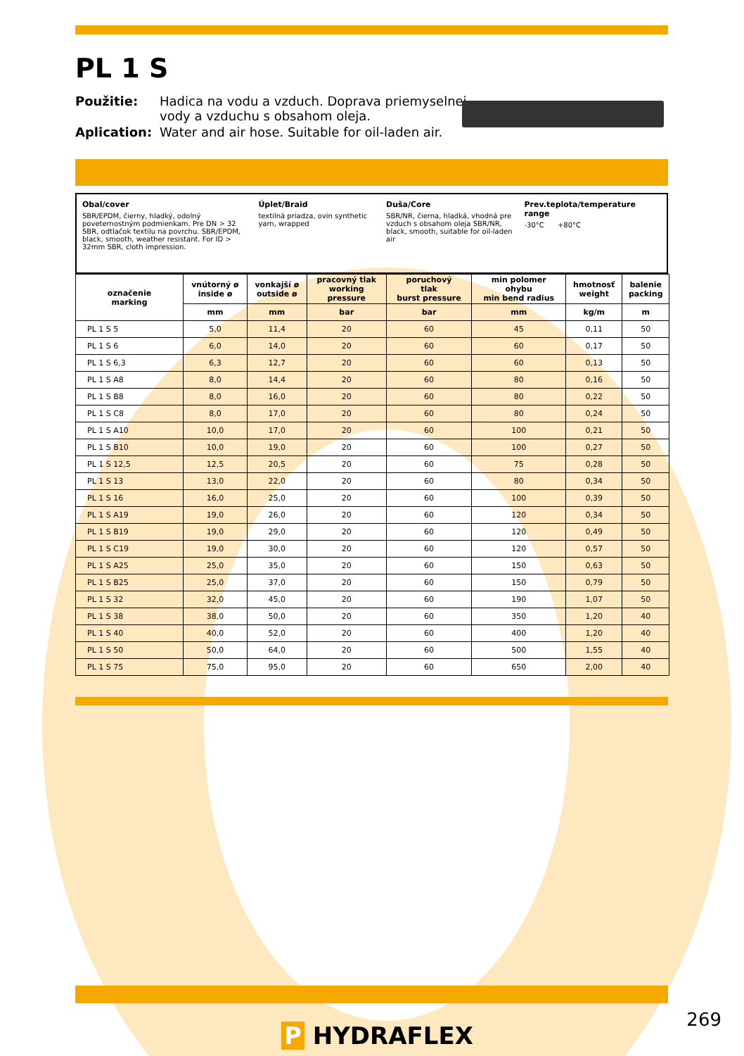PL 1 S
Použitie: Hadica na vodu a vzduch. Doprava priemyselnej vody a vzduchu s obsahom oleja. Aplication: Water and air hose. Suitable for oil-laden air.
Obal/cover
SBR/EPDM, čierny, hladký, odolný poveternostným podmienkam. Pre DN > 32 SBR, odtlačok textilu na povrchu. SBR/EPDM, black, smooth, weather resistant. For ID > 32mm SBR, cloth impression.
Úplet/Braid
textilná priadza, ovin synthetic yarn, wrapped
Duša/Core
SBR/NR, čierna, hladká, vhodná pre vzduch s obsahom oleja SBR/NR, black, smooth, suitable for oil-laden air
Prev.teplota/temperature range
-30°C +80°C
| označenie marking | vnútorný ø inside ø | vonkajší ø outside ø | pracovný tlak working pressure | poruchový tlak burst pressure | min polomer ohybu min bend radius | hmotnosť weight | balenie packing |
| --- | --- | --- | --- | --- | --- | --- | --- |
| | mm | mm | bar | bar | mm | kg/m | m |
| PL 1 S 5 | 5,0 | 11,4 | 20 | 60 | 45 | 0,11 | 50 |
| PL 1 S 6 | 6,0 | 14,0 | 20 | 60 | 60 | 0,17 | 50 |
| PL 1 S 6,3 | 6,3 | 12,7 | 20 | 60 | 60 | 0,13 | 50 |
| PL 1 S A8 | 8,0 | 14,4 | 20 | 60 | 80 | 0,16 | 50 |
| PL 1 S B8 | 8,0 | 16,0 | 20 | 60 | 80 | 0,22 | 50 |
| PL 1 S C8 | 8,0 | 17,0 | 20 | 60 | 80 | 0,24 | 50 |
| PL 1 S A10 | 10,0 | 17,0 | 20 | 60 | 100 | 0,21 | 50 |
| PL 1 S B10 | 10,0 | 19,0 | 20 | 60 | 100 | 0,27 | 50 |
| PL 1 S 12,5 | 12,5 | 20,5 | 20 | 60 | 75 | 0,28 | 50 |
| PL 1 S 13 | 13,0 | 22,0 | 20 | 60 | 80 | 0,34 | 50 |
| PL 1 S 16 | 16,0 | 25,0 | 20 | 60 | 100 | 0,39 | 50 |
| PL 1 S A19 | 19,0 | 26,0 | 20 | 60 | 120 | 0,34 | 50 |
| PL 1 S B19 | 19,0 | 29,0 | 20 | 60 | 120 | 0,49 | 50 |
| PL 1 S C19 | 19,0 | 30,0 | 20 | 60 | 120 | 0,57 | 50 |
| PL 1 S A25 | 25,0 | 35,0 | 20 | 60 | 150 | 0,63 | 50 |
| PL 1 S B25 | 25,0 | 37,0 | 20 | 60 | 150 | 0,79 | 50 |
| PL 1 S 32 | 32,0 | 45,0 | 20 | 60 | 190 | 1,07 | 50 |
| PL 1 S 38 | 38,0 | 50,0 | 20 | 60 | 350 | 1,20 | 40 |
| PL 1 S 40 | 40,0 | 52,0 | 20 | 60 | 400 | 1,20 | 40 |
| PL 1 S 50 | 50,0 | 64,0 | 20 | 60 | 500 | 1,55 | 40 |
| PL 1 S 75 | 75,0 | 95,0 | 20 | 60 | 650 | 2,00 | 40 |
P HYDRAFLEX
269